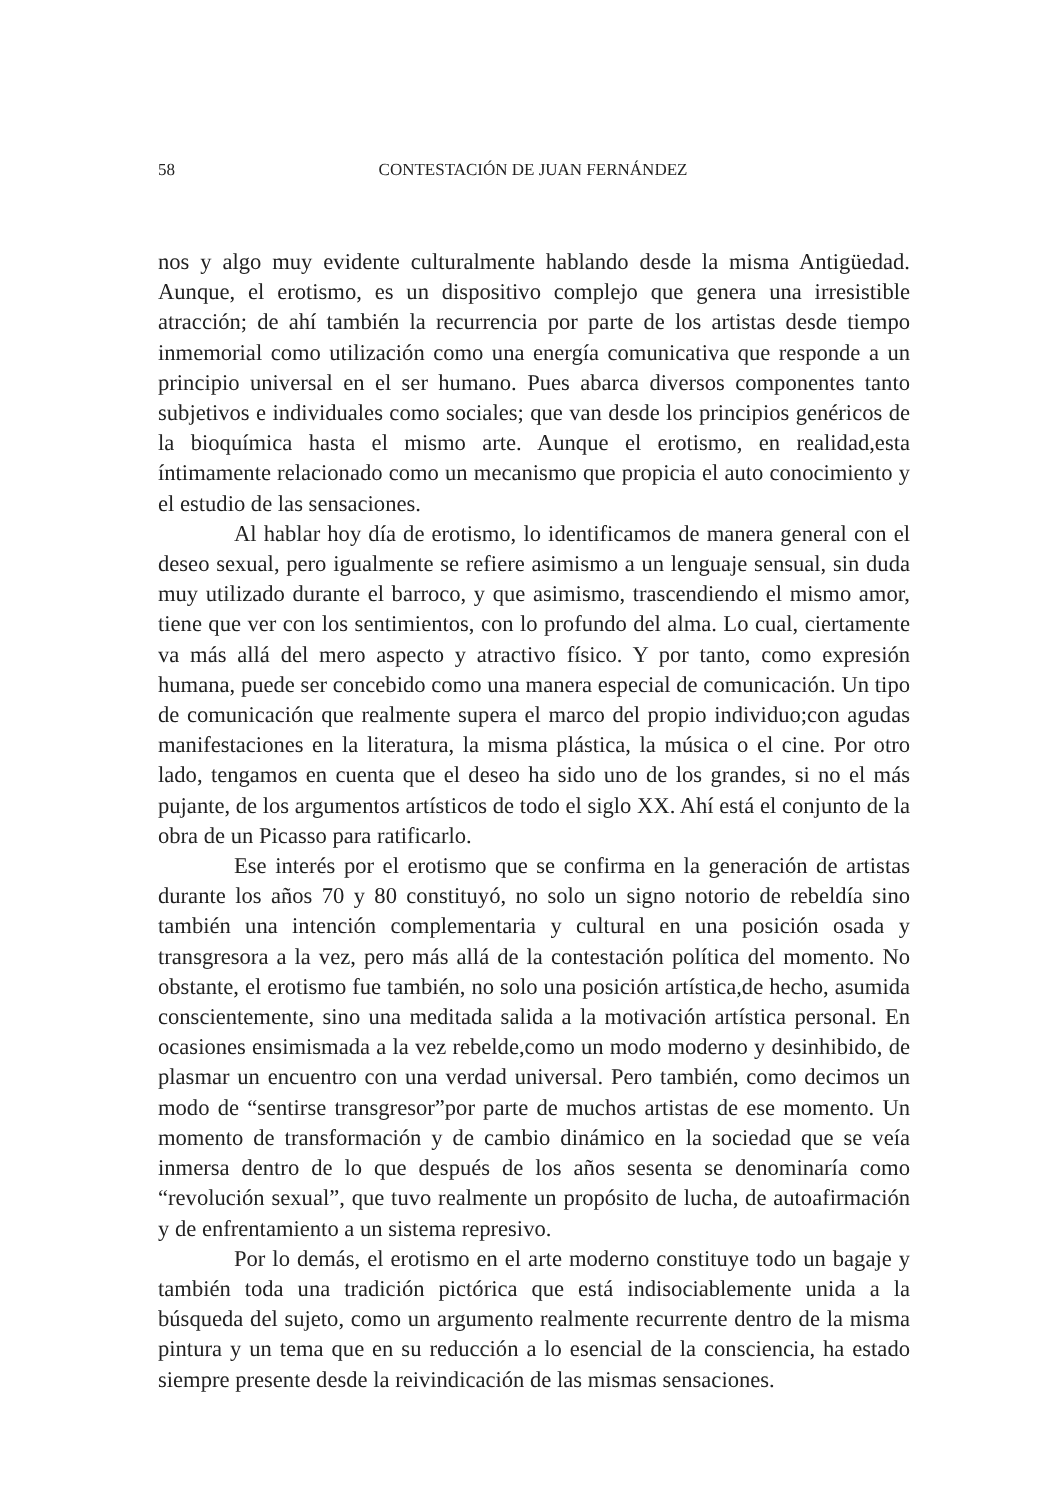58 CONTESTACIÓN DE JUAN FERNÁNDEZ
nos y algo muy evidente culturalmente hablando desde la misma Antigüedad. Aunque, el erotismo, es un dispositivo complejo que genera una irresistible atracción; de ahí también la recurrencia por parte de los artistas desde tiempo inmemorial como utilización como una energía comunicativa que responde a un principio universal en el ser humano. Pues abarca diversos componentes tanto subjetivos e individuales como sociales; que van desde los principios genéricos de la bioquímica hasta el mismo arte. Aunque el erotismo, en realidad,esta íntimamente relacionado como un mecanismo que propicia el auto conocimiento y el estudio de las sensaciones.
Al hablar hoy día de erotismo, lo identificamos de manera general con el deseo sexual, pero igualmente se refiere asimismo a un lenguaje sensual, sin duda muy utilizado durante el barroco, y que asimismo, trascendiendo el mismo amor, tiene que ver con los sentimientos, con lo profundo del alma. Lo cual, ciertamente va más allá del mero aspecto y atractivo físico. Y por tanto, como expresión humana, puede ser concebido como una manera especial de comunicación. Un tipo de comunicación que realmente supera el marco del propio individuo;con agudas manifestaciones en la literatura, la misma plástica, la música o el cine. Por otro lado, tengamos en cuenta que el deseo ha sido uno de los grandes, si no el más pujante, de los argumentos artísticos de todo el siglo XX. Ahí está el conjunto de la obra de un Picasso para ratificarlo.
Ese interés por el erotismo que se confirma en la generación de artistas durante los años 70 y 80 constituyó, no solo un signo notorio de rebeldía sino también una intención complementaria y cultural en una posición osada y transgresora a la vez, pero más allá de la contestación política del momento. No obstante, el erotismo fue también, no solo una posición artística,de hecho, asumida conscientemente, sino una meditada salida a la motivación artística personal. En ocasiones ensimismada a la vez rebelde,como un modo moderno y desinhibido, de plasmar un encuentro con una verdad universal. Pero también, como decimos un modo de “sentirse transgresor”por parte de muchos artistas de ese momento. Un momento de transformación y de cambio dinámico en la sociedad que se veía inmersa dentro de lo que después de los años sesenta se denominaría como “revolución sexual”, que tuvo realmente un propósito de lucha, de autoafirmación y de enfrentamiento a un sistema represivo.
Por lo demás, el erotismo en el arte moderno constituye todo un bagaje y también toda una tradición pictórica que está indisociablemente unida a la búsqueda del sujeto, como un argumento realmente recurrente dentro de la misma pintura y un tema que en su reducción a lo esencial de la consciencia, ha estado siempre presente desde la reivindicación de las mismas sensaciones.